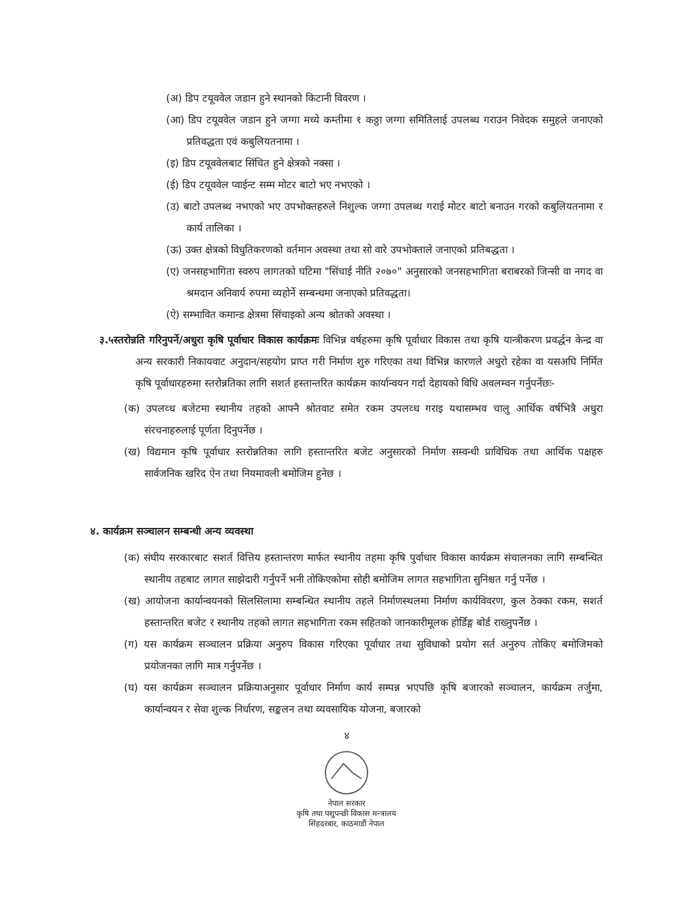(अ) डिप टयूववेल जडान हुने स्थानको किटानी विवरण ।
(आ) डिप टयूववेल जडान हुने जग्गा मध्ये कम्तीमा १ कठ्ठा जग्गा समितिलाई उपलब्ध गराउन निवेदक समुहले जनाएको प्रतिवद्धता एवं कबुलियतनामा ।
(इ) डिप टयूववेलबाट सिंचित हुने क्षेत्रको नक्सा ।
(ई) डिप टयूववेल प्वाईन्ट सम्म मोटर बाटो भए नभएको ।
(उ) बाटो उपलब्ध नभएको भए उपभोक्तहरुले निशुल्क जग्गा उपलब्ध गराई मोटर बाटो बनाउन गरको कबुलियतनामा र कार्य तालिका ।
(ऊ) उक्त क्षेत्रको विधुतिकरणको वर्तमान अवस्था तथा सो वारे उपभोक्ताले जनाएको प्रतिबद्धता ।
(ए) जनसहभागिता स्वरुप लागतको घटिमा "सिंचाई नीति २०७०" अनुसारको जनसहभागिता बराबरको जिन्सी वा नगद वा श्रमदान अनिवार्य रुपमा व्यहोर्ने सम्बन्धमा जनाएको प्रतिवद्धता।
(ऐ) सम्भावित कमान्ड क्षेत्रमा सिंचाइको अन्य श्रोतको अवस्था ।
३.५स्तरोन्नति गरिनुपर्ने/अधुरा कृषि पूर्वाधार विकास कार्यक्रमः विभिन्न वर्षहरुमा कृषि पूर्वाधार विकास तथा कृषि यान्त्रीकरण प्रवर्द्धन केन्द्र वा अन्य सरकारी निकायवाट अनुदान/सहयोग प्राप्त गरी निर्माण शुरु गरिएका तथा विभिन्न कारणले अधुरो रहेका वा यसअघि निर्मित कृषि पूर्वाधारहरुमा स्तरोन्नतिका लागि सशर्त हस्तान्तरित कार्यक्रम कार्यान्वयन गर्दा देहायको विधि अवलम्वन गर्नुपर्नेछः-
(क) उपलव्ध बजेटमा स्थानीय तहको आफ्नै श्रोतवाट समेत रकम उपलव्ध गराइ यथासम्भव चालु आर्थिक वर्षभित्रै अधुरा संरचनाहरुलाई पूर्णता दिनुपर्नेछ ।
(ख) विद्यमान कृषि पूर्वाधार स्तरोन्नतिका लागि हस्तान्तरित बजेट अनुसारको निर्माण सम्वन्धी प्राविधिक तथा आर्थिक पक्षहरु सार्वजनिक खरिद ऐन तथा नियमावली बमोजिम हुनेछ ।
४. कार्यक्रम सञ्चालन सम्बन्धी अन्य व्यवस्था
(क) संघीय सरकारबाट सशर्त वित्तिय हस्तान्तरण मार्फत स्थानीय तहमा कृषि पुर्वाधार विकास कार्यक्रम संचालनका लागि सम्बन्धित स्थानीय तहबाट लागत साझेदारी गर्नुपर्ने भनी तोकिएकोमा सोही बमोजिम लागत सहभागिता सुनिश्चत गर्नु पर्नेछ ।
(ख) आयोजना कार्यान्वयनको सिलसिलामा सम्बन्धित स्थानीय तहले निर्माणस्थलमा निर्माण कार्यविवरण, कुल ठेक्का रकम, सशर्त हस्तान्तरित बजेट र स्थानीय तहको लागत सहभागिता रकम सहितको जानकारीमूलक होर्डिङ्ग बोर्ड राख्नुपर्नेछ ।
(ग) यस कार्यक्रम सञ्चालन प्रक्रिया अनुरुप विकास गरिएका पूर्वाधार तथा सुविधाको प्रयोग सर्त अनुरुप तोकिए बमोजिमको प्रयोजनका लागि मात्र गर्नुपर्नेछ ।
(घ) यस कार्यक्रम सञ्चालन प्रक्रियाअनुसार पूर्वाधार निर्माण कार्य सम्पन्न भएपछि कृषि बजारको सञ्चालन, कार्यक्रम तर्जुमा, कार्यान्वयन र सेवा शुल्क निर्धारण, सङ्कलन तथा व्यवसायिक योजना, बजारको
४
नेपाल सरकार
कृषि तथा पशुपन्छी विकास मन्त्रालय
सिंहदरबार, काठमाडौं नेपाल